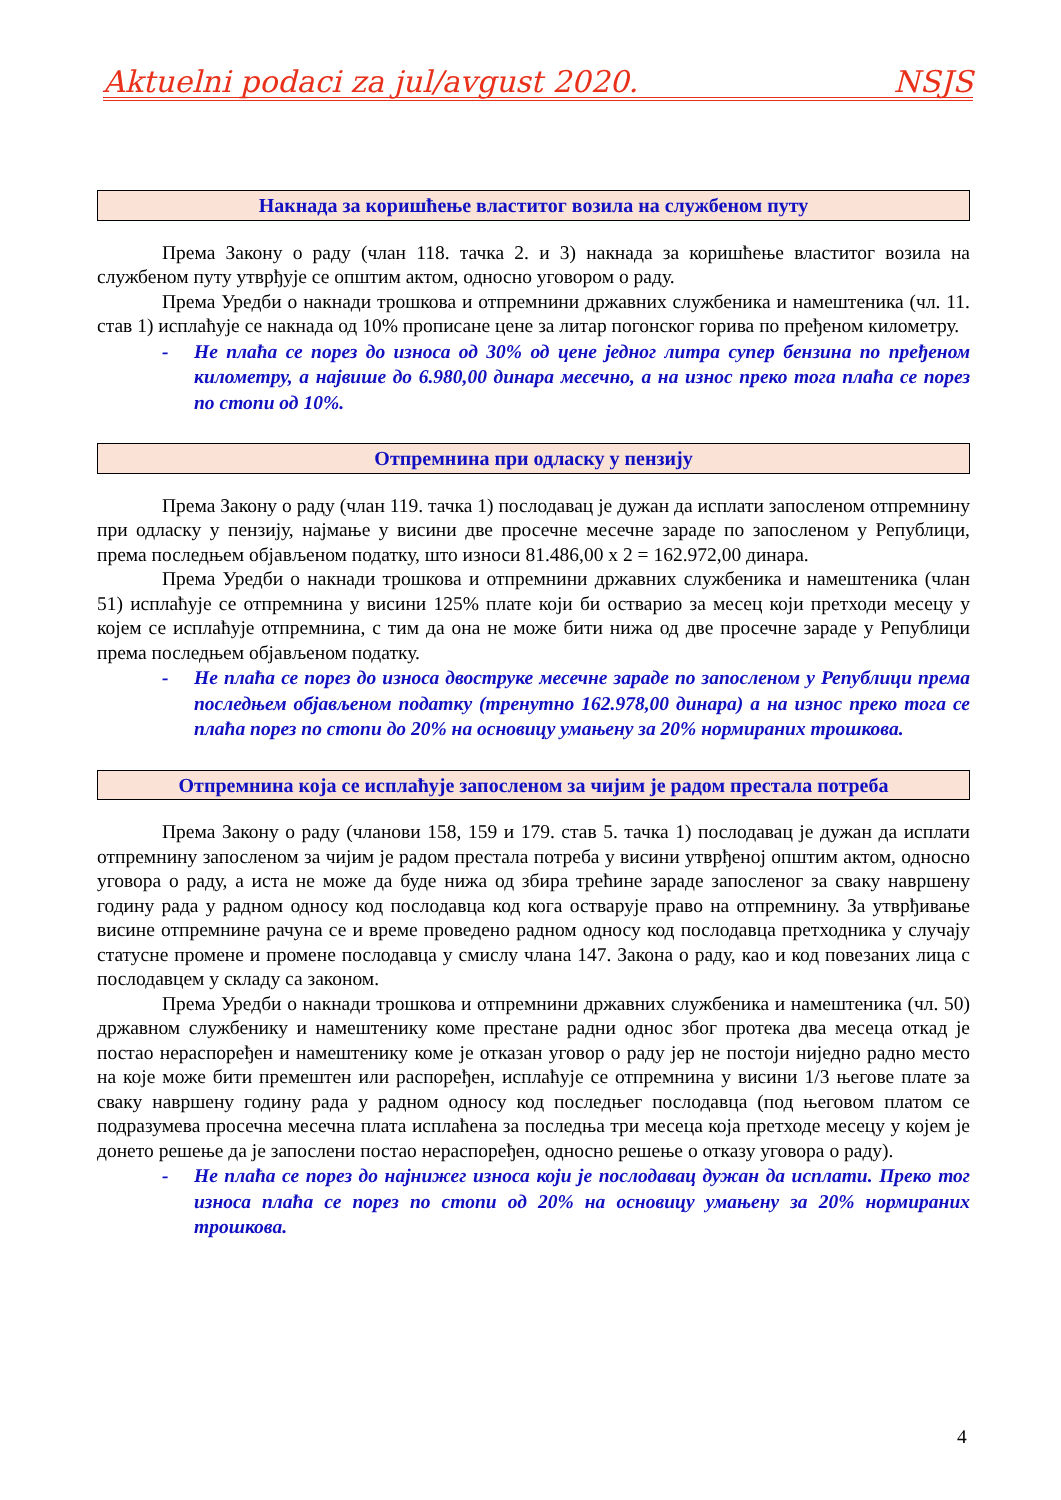Aktuelni podaci za jul/avgust 2020. NSJS
Накнада за коришћење властитог возила на службеном путу
Према Закону о раду (члан 118. тачка 2. и 3) накнада за коришћење властитог возила на службеном путу утврђује се општим актом, односно уговором о раду.
Према Уредби о накнади трошкова и отпремнини државних службеника и намештеника (чл. 11. став 1) исплаћује се накнада од 10% прописане цене за литар погонског горива по пређеном километру.
- Не плаћа се порез до износа од 30% од цене једног литра супер бензина по пређеном километру, а највише до 6.980,00 динара месечно, а на износ преко тога плаћа се порез по стопи од 10%.
Отпремнина при одласку у пензију
Према Закону о раду (члан 119. тачка 1) послодавац је дужан да исплати запосленом отпремнину при одласку у пензију, најмање у висини две просечне месечне зараде по запосленом у Републици, према последњем објављеном податку, што износи 81.486,00 x 2 = 162.972,00 динара.
Према Уредби о накнади трошкова и отпремнини државних службеника и намештеника (члан 51) исплаћује се отпремнина у висини 125% плате који би остварио за месец који претходи месецу у којем се исплаћује отпремнина, с тим да она не може бити нижа од две просечне зараде у Републици према последњем објављеном податку.
- Не плаћа се порез до износа двоструке месечне зараде по запосленом у Републици према последњем објављеном податку (тренутно 162.978,00 динара) а на износ преко тога се плаћа порез по стопи до 20% на основицу умањену за 20% нормираних трошкова.
Отпремнина која се исплаћује запосленом за чијим је радом престала потреба
Према Закону о раду (чланови 158, 159 и 179. став 5. тачка 1) послодавац је дужан да исплати отпремнину запосленом за чијим је радом престала потреба у висини утврђеној општим актом, односно уговора о раду, а иста не може да буде нижа од збира трећине зараде запосленог за сваку навршену годину рада у радном односу код послодавца код кога остварује право на отпремнину. За утврђивање висине отпремнине рачуна се и време проведено радном односу код послодавца претходника у случају статусне промене и промене послодавца у смислу члана 147. Закона о раду, као и код повезаних лица с послодавцем у складу са законом.
Према Уредби о накнади трошкова и отпремнини државних службеника и намештеника (чл. 50) државном службенику и намештенику коме престане радни однос због протека два месеца откад је постао нераспоређен и намештенику коме је отказан уговор о раду јер не постоји ниједно радно место на које може бити премештен или распоређен, исплаћује се отпремнина у висини 1/3 његове плате за сваку навршену годину рада у радном односу код последњег послодавца (под његовом платом се подразумева просечна месечна плата исплаћена за последња три месеца која претходе месецу у којем је донето решење да је запослени постао нераспоређен, односно решење о отказу уговора о раду).
- Не плаћа се порез до најнижег износа који је послодавац дужан да исплати. Преко тог износа плаћа се порез по стопи од 20% на основицу умањену за 20% нормираних трошкова.
4